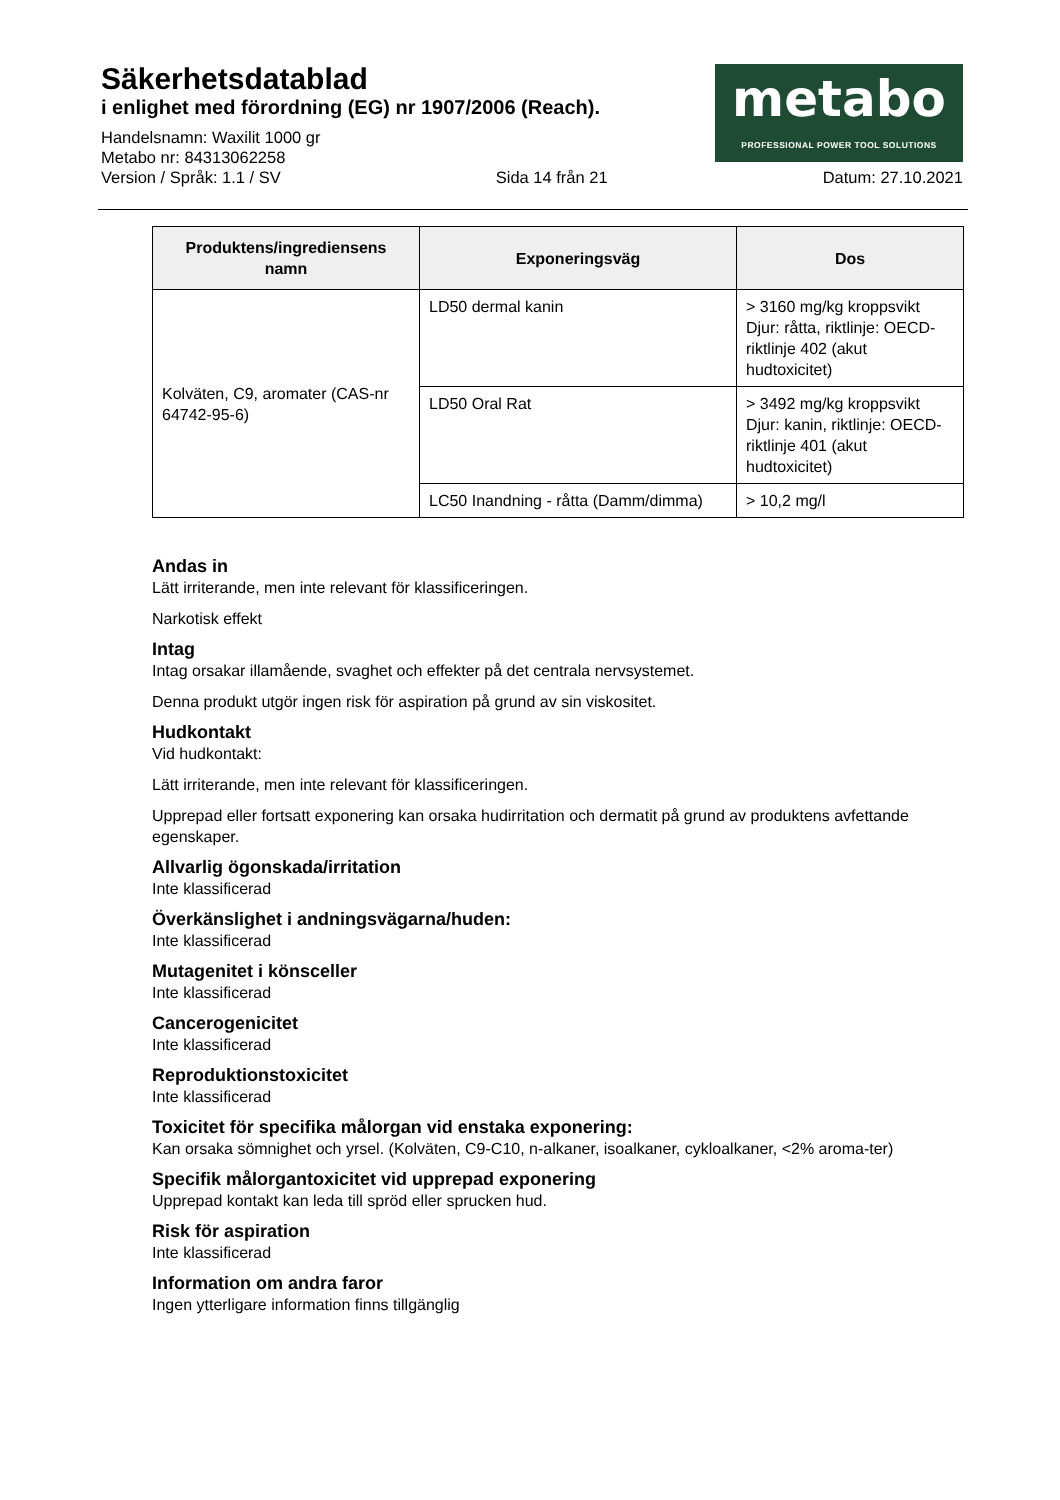Säkerhetsdatablad
i enlighet med förordning (EG) nr 1907/2006 (Reach).
metabo
PROFESSIONAL POWER TOOL SOLUTIONS
Handelsnamn: Waxilit 1000 gr
Metabo nr: 84313062258
Version / Språk: 1.1 / SV Sida 14 från 21 Datum: 27.10.2021
| Produktens/ingrediensens namn | Exponeringsväg | Dos |
| --- | --- | --- |
| Kolväten, C9, aromater (CAS-nr 64742-95-6) | LD50 dermal kanin | > 3160 mg/kg kroppsvikt Djur: råtta, riktlinje: OECD-riktlinje 402 (akut hudtoxicitet) |
| | LD50 Oral Rat | > 3492 mg/kg kroppsvikt Djur: kanin, riktlinje: OECD-riktlinje 401 (akut hudtoxicitet) |
| | LC50 Inandning - råtta (Damm/dimma) | > 10,2 mg/l |
Andas in
Lätt irriterande, men inte relevant för klassificeringen.
Narkotisk effekt
Intag
Intag orsakar illamående, svaghet och effekter på det centrala nervsystemet.
Denna produkt utgör ingen risk för aspiration på grund av sin viskositet.
Hudkontakt
Vid hudkontakt:
Lätt irriterande, men inte relevant för klassificeringen.
Upprepad eller fortsatt exponering kan orsaka hudirritation och dermatit på grund av produktens avfettande egenskaper.
Allvarlig ögonskada/irritation
Inte klassificerad
Överkänslighet i andningsvägarna/huden:
Inte klassificerad
Mutagenitet i könsceller
Inte klassificerad
Cancerogenicitet
Inte klassificerad
Reproduktionstoxicitet
Inte klassificerad
Toxicitet för specifika målorgan vid enstaka exponering:
Kan orsaka sömnighet och yrsel. (Kolväten, C9-C10, n-alkaner, isoalkaner, cykloalkaner, <2% aroma-ter)
Specifik målorgantoxicitet vid upprepad exponering
Upprepad kontakt kan leda till spröd eller sprucken hud.
Risk för aspiration
Inte klassificerad
Information om andra faror
Ingen ytterligare information finns tillgänglig